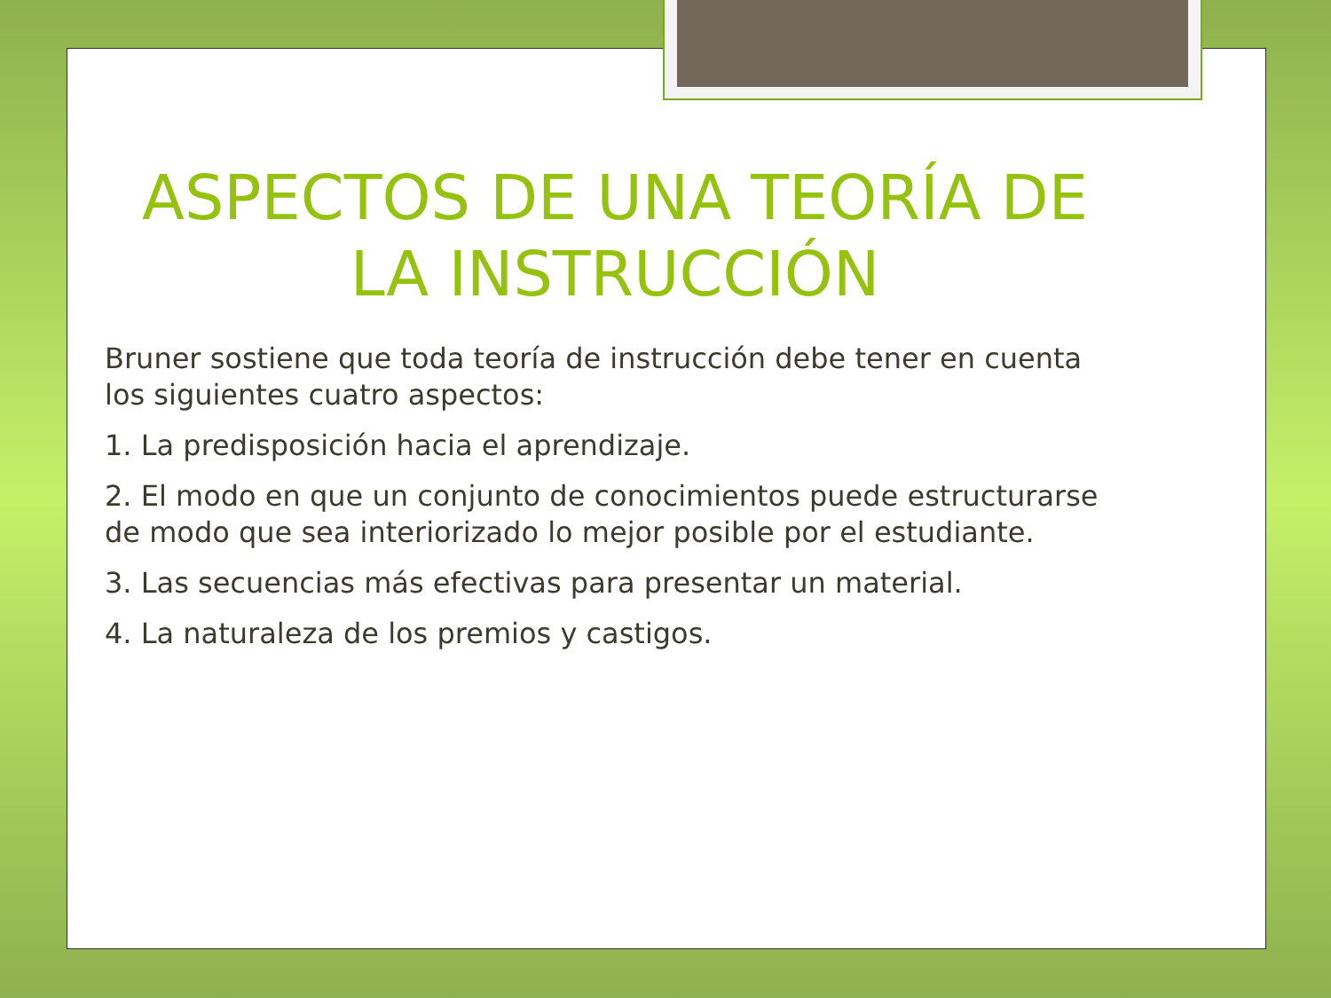ASPECTOS DE UNA TEORÍA DE LA INSTRUCCIÓN
Bruner sostiene que toda teoría de instrucción debe tener en cuenta los siguientes cuatro aspectos:
1. La predisposición hacia el aprendizaje.
2. El modo en que un conjunto de conocimientos puede estructurarse de modo que sea interiorizado lo mejor posible por el estudiante.
3. Las secuencias más efectivas para presentar un material.
4. La naturaleza de los premios y castigos.